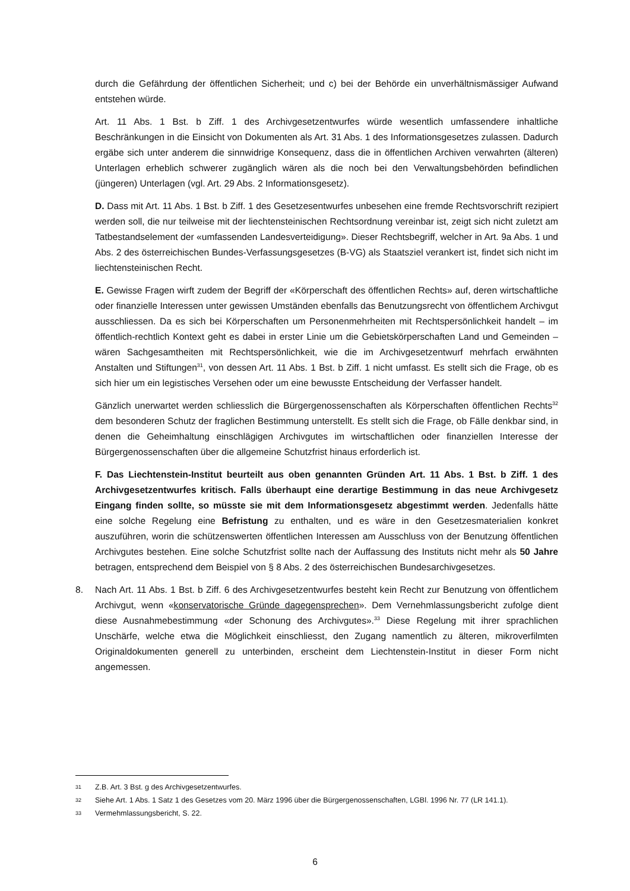durch die Gefährdung der öffentlichen Sicherheit; und c) bei der Behörde ein unverhältnismässiger Aufwand entstehen würde.
Art. 11 Abs. 1 Bst. b Ziff. 1 des Archivgesetzentwurfes würde wesentlich umfassendere inhaltliche Beschränkungen in die Einsicht von Dokumenten als Art. 31 Abs. 1 des Informationsgesetzes zulassen. Dadurch ergäbe sich unter anderem die sinnwidrige Konsequenz, dass die in öffentlichen Archiven verwahrten (älteren) Unterlagen erheblich schwerer zugänglich wären als die noch bei den Verwaltungsbehörden befindlichen (jüngeren) Unterlagen (vgl. Art. 29 Abs. 2 Informationsgesetz).
D. Dass mit Art. 11 Abs. 1 Bst. b Ziff. 1 des Gesetzesentwurfes unbesehen eine fremde Rechtsvorschrift rezipiert werden soll, die nur teilweise mit der liechtensteinischen Rechtsordnung vereinbar ist, zeigt sich nicht zuletzt am Tatbestandselement der «umfassenden Landesverteidigung». Dieser Rechtsbegriff, welcher in Art. 9a Abs. 1 und Abs. 2 des österreichischen Bundes-Verfassungsgesetzes (B-VG) als Staatsziel verankert ist, findet sich nicht im liechtensteinischen Recht.
E. Gewisse Fragen wirft zudem der Begriff der «Körperschaft des öffentlichen Rechts» auf, deren wirtschaftliche oder finanzielle Interessen unter gewissen Umständen ebenfalls das Benutzungsrecht von öffentlichem Archivgut ausschliessen. Da es sich bei Körperschaften um Personenmehrheiten mit Rechtspersönlichkeit handelt – im öffentlich-rechtlich Kontext geht es dabei in erster Linie um die Gebietskörperschaften Land und Gemeinden – wären Sachgesamtheiten mit Rechtspersönlichkeit, wie die im Archivgesetzentwurf mehrfach erwähnten Anstalten und Stiftungen<sup>31</sup>, von dessen Art. 11 Abs. 1 Bst. b Ziff. 1 nicht umfasst. Es stellt sich die Frage, ob es sich hier um ein legistisches Versehen oder um eine bewusste Entscheidung der Verfasser handelt.
Gänzlich unerwartet werden schliesslich die Bürgergenossenschaften als Körperschaften öffentlichen Rechts<sup>32</sup> dem besonderen Schutz der fraglichen Bestimmung unterstellt. Es stellt sich die Frage, ob Fälle denkbar sind, in denen die Geheimhaltung einschlägigen Archivgutes im wirtschaftlichen oder finanziellen Interesse der Bürgergenossenschaften über die allgemeine Schutzfrist hinaus erforderlich ist.
F. Das Liechtenstein-Institut beurteilt aus oben genannten Gründen Art. 11 Abs. 1 Bst. b Ziff. 1 des Archivgesetzentwurfes kritisch. Falls überhaupt eine derartige Bestimmung in das neue Archivgesetz Eingang finden sollte, so müsste sie mit dem Informationsgesetz abgestimmt werden. Jedenfalls hätte eine solche Regelung eine Befristung zu enthalten, und es wäre in den Gesetzesmaterialien konkret auszuführen, worin die schützenswerten öffentlichen Interessen am Ausschluss von der Benutzung öffentlichen Archivgutes bestehen. Eine solche Schutzfrist sollte nach der Auffassung des Instituts nicht mehr als 50 Jahre betragen, entsprechend dem Beispiel von § 8 Abs. 2 des österreichischen Bundesarchivgesetzes.
8. Nach Art. 11 Abs. 1 Bst. b Ziff. 6 des Archivgesetzentwurfes besteht kein Recht zur Benutzung von öffentlichem Archivgut, wenn «konservatorische Gründe dagegensprechen». Dem Vernehmlassungsbericht zufolge dient diese Ausnahmebestimmung «der Schonung des Archivgutes».<sup>33</sup> Diese Regelung mit ihrer sprachlichen Unschärfe, welche etwa die Möglichkeit einschliesst, den Zugang namentlich zu älteren, mikroverfilmten Originaldokumenten generell zu unterbinden, erscheint dem Liechtenstein-Institut in dieser Form nicht angemessen.
31
Z.B. Art. 3 Bst. g des Archivgesetzentwurfes.
32
Siehe Art. 1 Abs. 1 Satz 1 des Gesetzes vom 20. März 1996 über die Bürgergenossenschaften, LGBl. 1996 Nr. 77 (LR 141.1).
33
Vermehmlassungsbericht, S. 22.
6